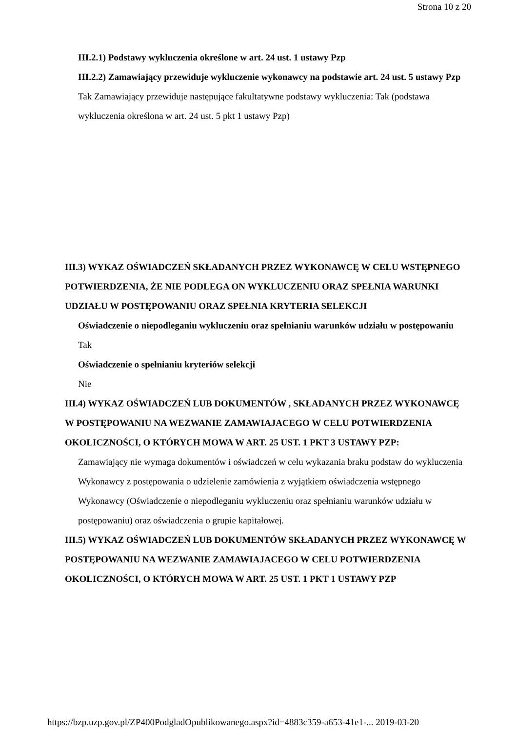Strona 10 z 20
III.2.1) Podstawy wykluczenia określone w art. 24 ust. 1 ustawy Pzp
III.2.2) Zamawiający przewiduje wykluczenie wykonawcy na podstawie art. 24 ust. 5 ustawy Pzp Tak Zamawiający przewiduje następujące fakultatywne podstawy wykluczenia: Tak (podstawa wykluczenia określona w art. 24 ust. 5 pkt 1 ustawy Pzp)
III.3) WYKAZ OŚWIADCZEŃ SKŁADANYCH PRZEZ WYKONAWCĘ W CELU WSTĘPNEGO POTWIERDZENIA, ŻE NIE PODLEGA ON WYKLUCZENIU ORAZ SPEŁNIA WARUNKI UDZIAŁU W POSTĘPOWANIU ORAZ SPEŁNIA KRYTERIA SELEKCJI
Oświadczenie o niepodleganiu wykluczeniu oraz spełnianiu warunków udziału w postępowaniu
Tak
Oświadczenie o spełnianiu kryteriów selekcji
Nie
III.4) WYKAZ OŚWIADCZEŃ LUB DOKUMENTÓW , SKŁADANYCH PRZEZ WYKONAWCĘ W POSTĘPOWANIU NA WEZWANIE ZAMAWIAJACEGO W CELU POTWIERDZENIA OKOLICZNOŚCI, O KTÓRYCH MOWA W ART. 25 UST. 1 PKT 3 USTAWY PZP:
Zamawiający nie wymaga dokumentów i oświadczeń w celu wykazania braku podstaw do wykluczenia Wykonawcy z postępowania o udzielenie zamówienia z wyjątkiem oświadczenia wstępnego Wykonawcy (Oświadczenie o niepodleganiu wykluczeniu oraz spełnianiu warunków udziału w postępowaniu) oraz oświadczenia o grupie kapitałowej.
III.5) WYKAZ OŚWIADCZEŃ LUB DOKUMENTÓW SKŁADANYCH PRZEZ WYKONAWCĘ W POSTĘPOWANIU NA WEZWANIE ZAMAWIAJACEGO W CELU POTWIERDZENIA OKOLICZNOŚCI, O KTÓRYCH MOWA W ART. 25 UST. 1 PKT 1 USTAWY PZP
https://bzp.uzp.gov.pl/ZP400PodgladOpublikowanego.aspx?id=4883c359-a653-41e1-... 2019-03-20